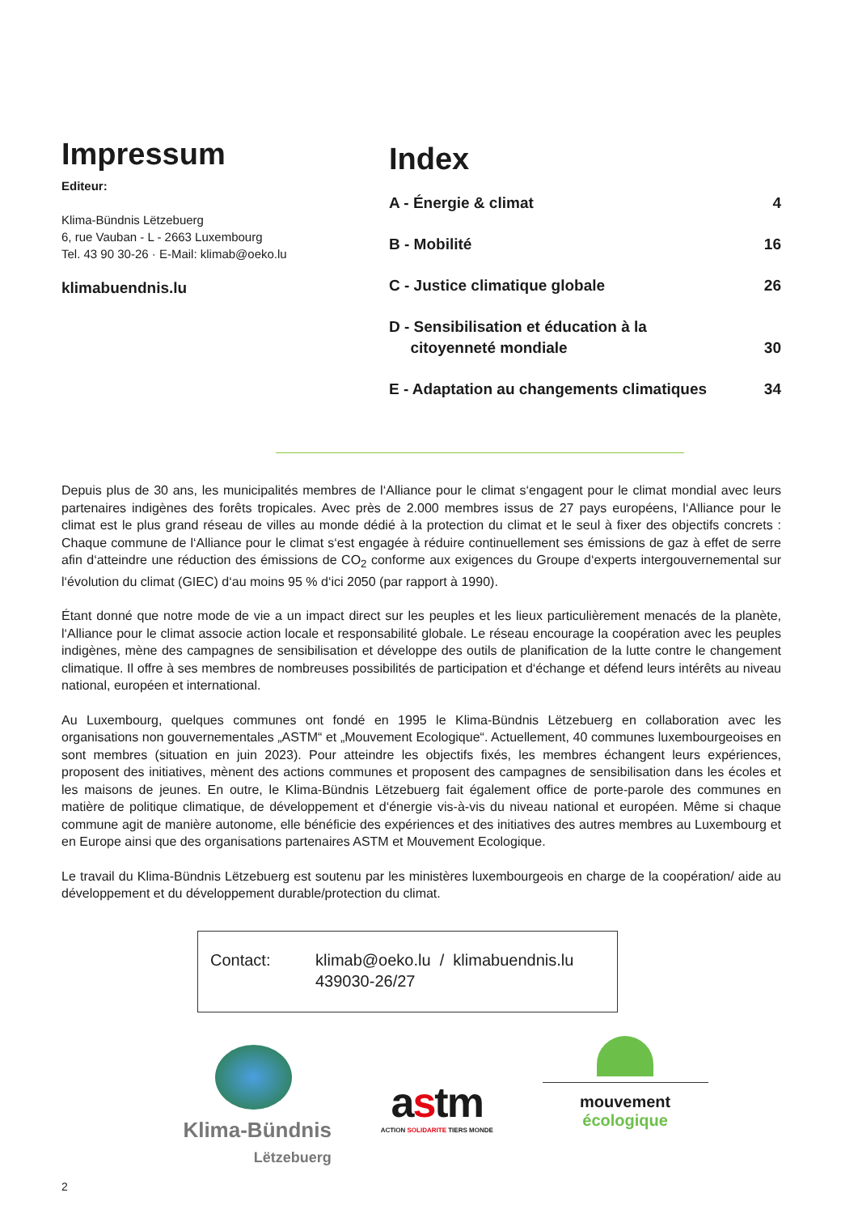Impressum
Editeur:
Klima-Bündnis Lëtzebuerg
6, rue Vauban - L - 2663 Luxembourg
Tel. 43 90 30-26 · E-Mail: klimab@oeko.lu
klimabuendnis.lu
Index
A - Énergie & climat 4
B - Mobilité 16
C - Justice climatique globale 26
D - Sensibilisation et éducation à la
citoyenneté mondiale
30
E - Adaptation au changements climatiques 34
Depuis plus de 30 ans, les municipalités membres de l‘Alliance pour le climat s‘engagent pour le climat mondial avec leurs partenaires indigènes des forêts tropicales. Avec près de 2.000 membres issus de 27 pays européens, l‘Alliance pour le climat est le plus grand réseau de villes au monde dédié à la protection du climat et le seul à fixer des objectifs concrets : Chaque commune de l‘Alliance pour le climat s‘est engagée à réduire continuellement ses émissions de gaz à effet de serre afin d‘atteindre une réduction des émissions de CO<sub>2</sub> conforme aux exigences du Groupe d‘experts intergouvernemental sur l‘évolution du climat (GIEC) d‘au moins 95 % d‘ici 2050 (par rapport à 1990).
Étant donné que notre mode de vie a un impact direct sur les peuples et les lieux particulièrement menacés de la planète, l‘Alliance pour le climat associe action locale et responsabilité globale. Le réseau encourage la coopération avec les peuples indigènes, mène des campagnes de sensibilisation et développe des outils de planification de la lutte contre le changement climatique. Il offre à ses membres de nombreuses possibilités de participation et d‘échange et défend leurs intérêts au niveau national, européen et international.
Au Luxembourg, quelques communes ont fondé en 1995 le Klima-Bündnis Lëtzebuerg en collaboration avec les organisations non gouvernementales „ASTM“ et „Mouvement Ecologique“. Actuellement, 40 communes luxembourgeoises en sont membres (situation en juin 2023). Pour atteindre les objectifs fixés, les membres échangent leurs expériences, proposent des initiatives, mènent des actions communes et proposent des campagnes de sensibilisation dans les écoles et les maisons de jeunes. En outre, le Klima-Bündnis Lëtzebuerg fait également office de porte-parole des communes en matière de politique climatique, de développement et d‘énergie vis-à-vis du niveau national et européen. Même si chaque commune agit de manière autonome, elle bénéficie des expériences et des initiatives des autres membres au Luxembourg et en Europe ainsi que des organisations partenaires ASTM et Mouvement Ecologique.
Le travail du Klima-Bündnis Lëtzebuerg est soutenu par les ministères luxembourgeois en charge de la coopération/ aide au développement et du développement durable/protection du climat.
Contact: klimab@oeko.lu / klimabuendnis.lu
439030-26/27
Klima-Bündnis
Lëtzebuerg
astm
ACTION SOLIDARITE TIERS MONDE
mouvement
écologique
2